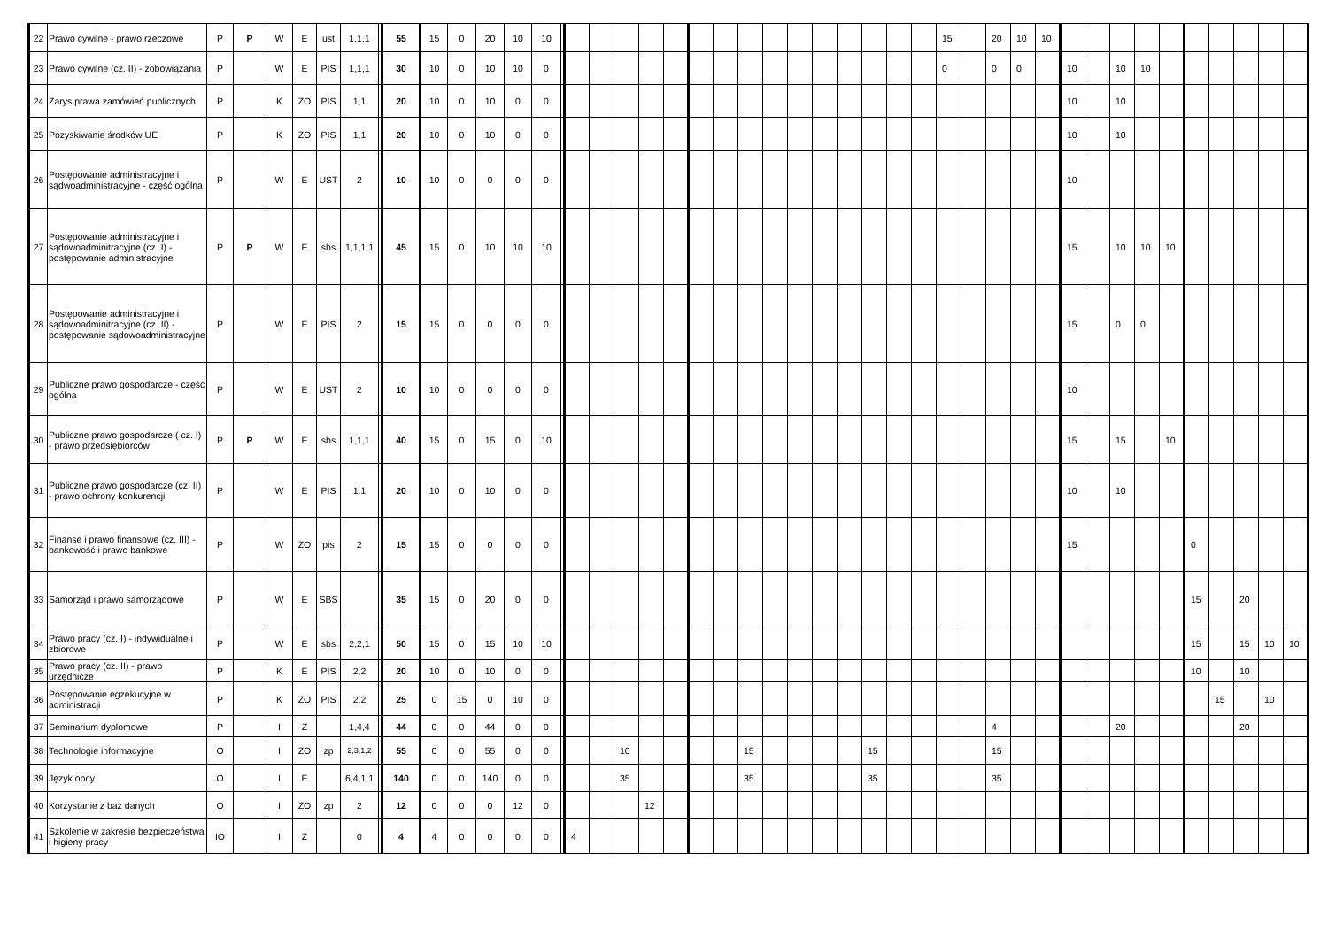| 22 | Prawo cywilne - prawo rzeczowe | P | P | W | E | ust | 1,1,1 | | 55 | 15 | 0 | 20 | 10 | 10 | | | | | | | | | | | | | | | | | 15 | | 20 | 10 | 10 | | | | | | | | | | |
| 23 | Prawo cywilne (cz. II) - zobowiązania | P | | W | E | PIS | 1,1,1 | | 30 | 10 | 0 | 10 | 10 | 0 | | | | | | | | | | | | | | | | | 0 | | 0 | 0 | | 10 | | 10 | 10 | | | | | | |
| 24 | Zarys prawa zamówień publicznych | P | | K | ZO | PIS | 1,1 | | 20 | 10 | 0 | 10 | 0 | 0 | | | | | | | | | | | | | | | | | | | | | | 10 | | 10 | | | | | | | |
| 25 | Pozyskiwanie środków UE | P | | K | ZO | PIS | 1,1 | | 20 | 10 | 0 | 10 | 0 | 0 | | | | | | | | | | | | | | | | | | | | | | 10 | | 10 | | | | | | | |
| 26 | Postępowanie administracyjne i sądwoadministracyjne - część ogólna | P | | W | E | UST | 2 | | 10 | 10 | 0 | 0 | 0 | 0 | | | | | | | | | | | | | | | | | | | | | | 10 | | | | | | | | | |
| 27 | Postępowanie administracyjne i sądowoadminitracyjne (cz. I) - postępowanie administracyjne | P | P | W | E | sbs | 1,1,1,1 | | 45 | 15 | 0 | 10 | 10 | 10 | | | | | | | | | | | | | | | | | | | | | | 15 | | 10 | 10 | 10 | | | | | |
| 28 | Postępowanie administracyjne i sądowoadminitracyjne (cz. II) - postępowanie sądowoadministracyjne | P | | W | E | PIS | 2 | | 15 | 15 | 0 | 0 | 0 | 0 | | | | | | | | | | | | | | | | | | | | | | 15 | | 0 | 0 | | | | | | |
| 29 | Publiczne prawo gospodarcze - część ogólna | P | | W | E | UST | 2 | | 10 | 10 | 0 | 0 | 0 | 0 | | | | | | | | | | | | | | | | | | | | | | 10 | | | | | | | | | |
| 30 | Publiczne prawo gospodarcze ( cz. I) - prawo przedsiębiorców | P | P | W | E | sbs | 1,1,1 | | 40 | 15 | 0 | 15 | 0 | 10 | | | | | | | | | | | | | | | | | | | | | | 15 | | 15 | | 10 | | | | | |
| 31 | Publiczne prawo gospodarcze (cz. II) - prawo ochrony konkurencji | P | | W | E | PIS | 1.1 | | 20 | 10 | 0 | 10 | 0 | 0 | | | | | | | | | | | | | | | | | | | | | | 10 | | 10 | | | | | | | |
| 32 | Finanse i prawo finansowe (cz. III) - bankowość i prawo bankowe | P | | W | ZO | pis | 2 | | 15 | 15 | 0 | 0 | 0 | 0 | | | | | | | | | | | | | | | | | | | | | | 15 | | | | | 0 | | | | |
| 33 | Samorząd i prawo samorządowe | P | | W | E | SBS | | | 35 | 15 | 0 | 20 | 0 | 0 | | | | | | | | | | | | | | | | | | | | | | | | | | | 15 | | 20 | | |
| 34 | Prawo pracy (cz. I) - indywidualne i zbiorowe | P | | W | E | sbs | 2,2,1 | | 50 | 15 | 0 | 15 | 10 | 10 | | | | | | | | | | | | | | | | | | | | | | | | | | | 15 | | 15 | 10 | 10 |
| 35 | Prawo pracy (cz. II) - prawo urzędnicze | P | | K | E | PIS | 2,2 | | 20 | 10 | 0 | 10 | 0 | 0 | | | | | | | | | | | | | | | | | | | | | | | | | | | 10 | | 10 | | |
| 36 | Postępowanie egzekucyjne w administracji | P | | K | ZO | PIS | 2.2 | | 25 | 0 | 15 | 0 | 10 | 0 | | | | | | | | | | | | | | | | | | | | | | | | | | | | 15 | | 10 | |
| 37 | Seminarium dyplomowe | P | | I | Z | | 1,4,4 | | 44 | 0 | 0 | 44 | 0 | 0 | | | | | | | | | | | | | | | | | | | 4 | | | | | 20 | | | | | 20 | | |
| 38 | Technologie informacyjne | O | | I | ZO | zp | 2,3,1,2 | | 55 | 0 | 0 | 55 | 0 | 0 | | | | 10 | | | | | 15 | | | | | 15 | | | | | 15 | | | | | | | | | | | | |
| 39 | Język obcy | O | | I | E | | 6,4,1,1 | | 140 | 0 | 0 | 140 | 0 | 0 | | | | 35 | | | | | 35 | | | | | 35 | | | | | 35 | | | | | | | | | | | | |
| 40 | Korzystanie z baz danych | O | | I | ZO | zp | 2 | | 12 | 0 | 0 | 0 | 12 | 0 | | | | | 12 | | | | | | | | | | | | | | | | | | | | | | | | | | |
| 41 | Szkolenie w zakresie bezpieczeństwa i higieny pracy | IO | | I | Z | | 0 | | 4 | 4 | 0 | 0 | 0 | 0 | | 4 | | | | | | | | | | | | | | | | | | | | | | | | | | | | | |